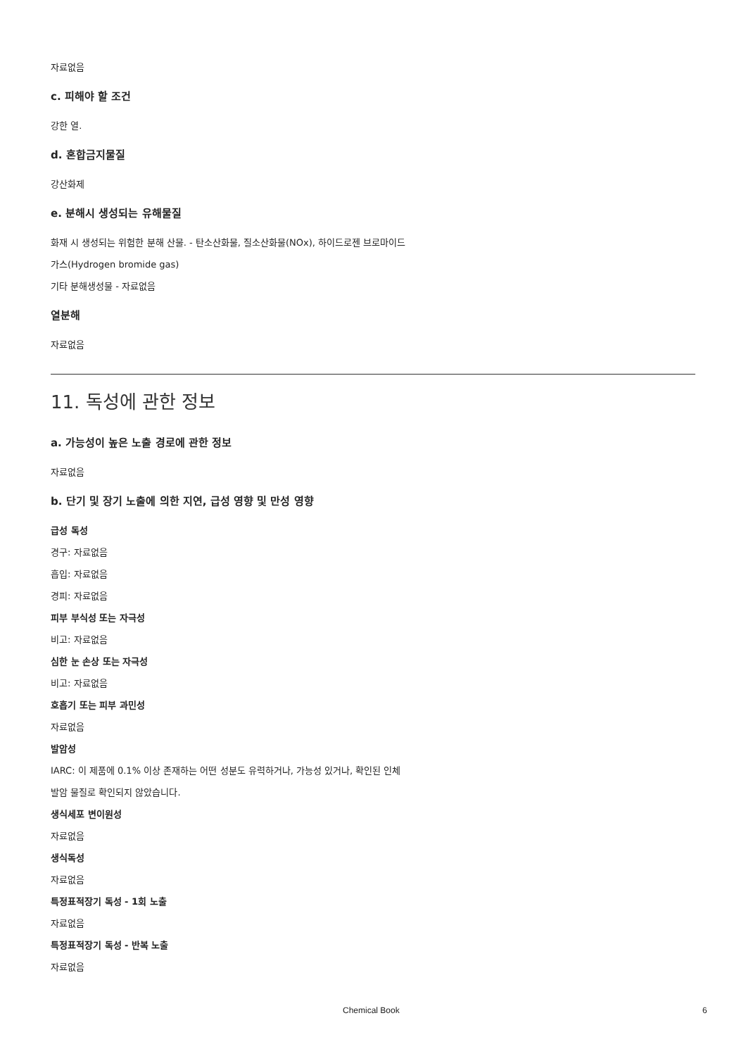자료없음
c. 피해야 할 조건
강한 열.
d. 혼합금지물질
강산화제
e. 분해시 생성되는 유해물질
화재 시 생성되는 위험한 분해 산물. - 탄소산화물, 질소산화물(NOx), 하이드로젠 브로마이드
가스(Hydrogen bromide gas)
기타 분해생성물 - 자료없음
열분해
자료없음
11. 독성에 관한 정보
a. 가능성이 높은 노출 경로에 관한 정보
자료없음
b. 단기 및 장기 노출에 의한 지연, 급성 영향 및 만성 영향
급성 독성
경구: 자료없음
흡입: 자료없음
경피: 자료없음
피부 부식성 또는 자극성
비고: 자료없음
심한 눈 손상 또는 자극성
비고: 자료없음
호흡기 또는 피부 과민성
자료없음
발암성
IARC: 이 제품에 0.1% 이상 존재하는 어떤 성분도 유력하거나, 가능성 있거나, 확인된 인체
발암 물질로 확인되지 않았습니다.
생식세포 변이원성
자료없음
생식독성
자료없음
특정표적장기 독성 - 1회 노출
자료없음
특정표적장기 독성 - 반복 노출
자료없음
Chemical Book 6